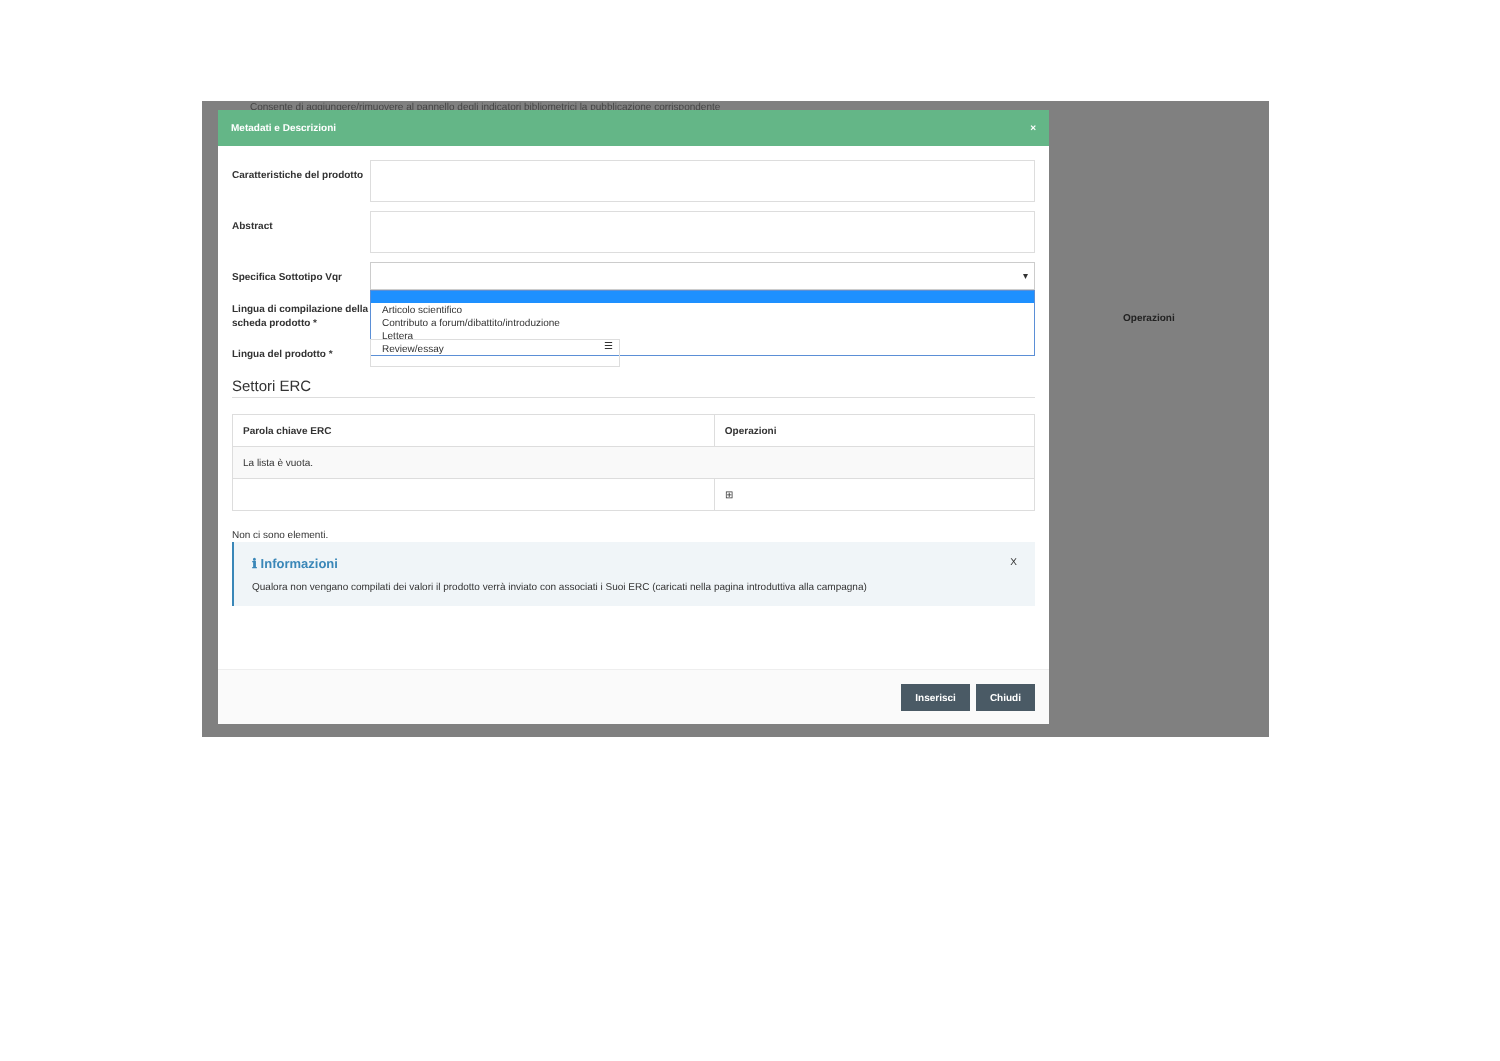Consente di aggiungere/rimuovere al pannello degli indicatori bibliometrici la pubblicazione corrispondente
Operazioni
Metadati e Descrizioni ×
Caratteristiche del prodotto
Abstract
Specifica Sottotipo Vqr
▾
Articolo scientifico
Contributo a forum/dibattito/introduzione
Lettera
Review/essay
Lingua di compilazione della scheda prodotto *
Lingua del prodotto *
☰
Settori ERC
| Parola chiave ERC | Operazioni |
| --- | --- |
| La lista è vuota. | |
| | ⊞ |
Non ci sono elementi.
ℹ Informazioni X
Qualora non vengano compilati dei valori il prodotto verrà inviato con associati i Suoi ERC (caricati nella pagina introduttiva alla campagna)
Inserisci Chiudi